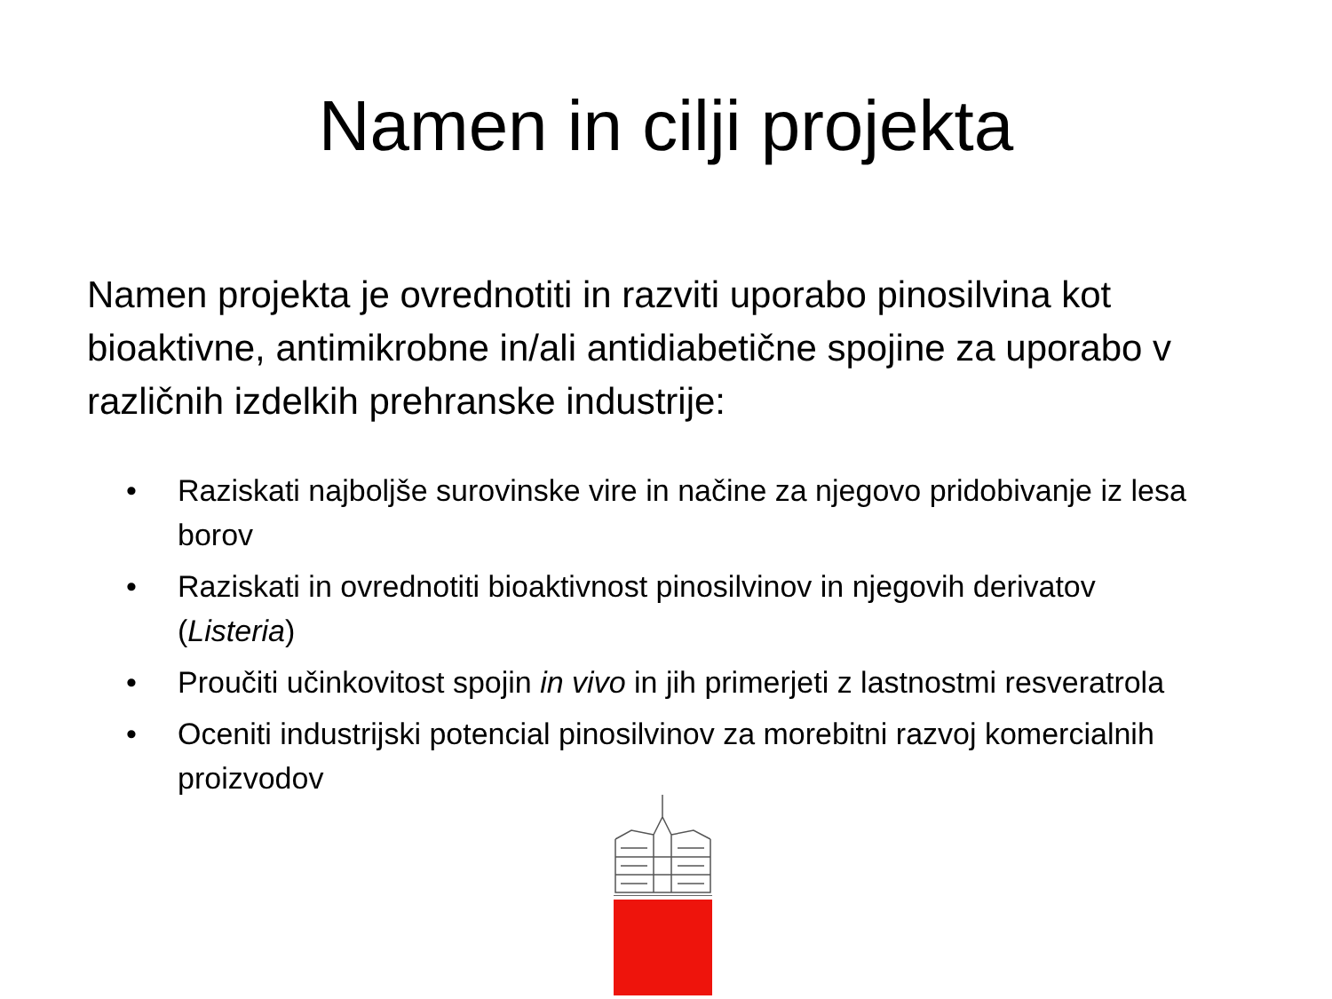Namen in cilji projekta
Namen projekta je ovrednotiti in razviti uporabo pinosilvina kot bioaktivne, antimikrobne in/ali antidiabetične spojine za uporabo v različnih izdelkih prehranske industrije:
• Raziskati najboljše surovinske vire in načine za njegovo pridobivanje iz lesa borov
• Raziskati in ovrednotiti bioaktivnost pinosilvinov in njegovih derivatov (Listeria)
• Proučiti učinkovitost spojin in vivo in jih primerjeti z lastnostmi resveratrola
• Oceniti industrijski potencial pinosilvinov za morebitni razvoj komercialnih proizvodov